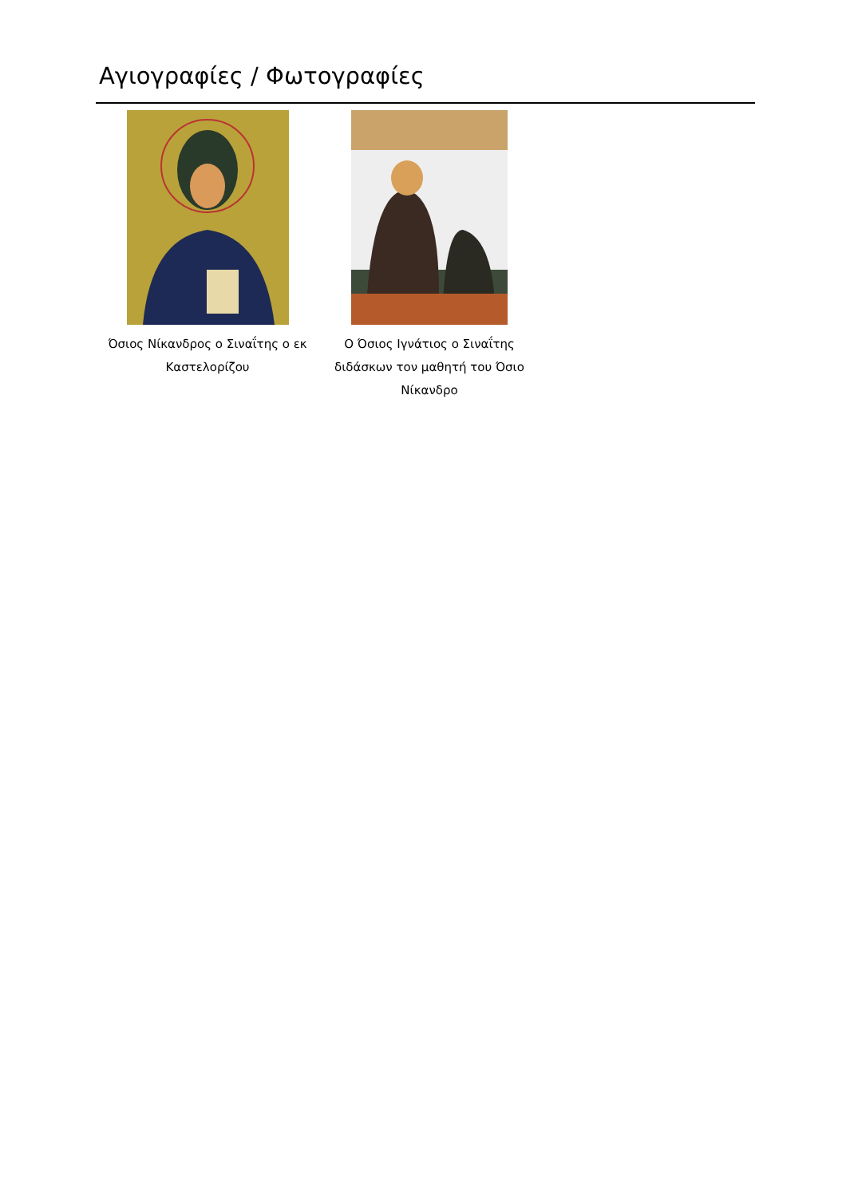Αγιογραφίες / Φωτογραφίες
Όσιος Νίκανδρος ο Σιναΐτης ο εκ Καστελορίζου
Ο Όσιος Ιγνάτιος ο Σιναΐτης διδάσκων τον μαθητή του Όσιο Νίκανδρο